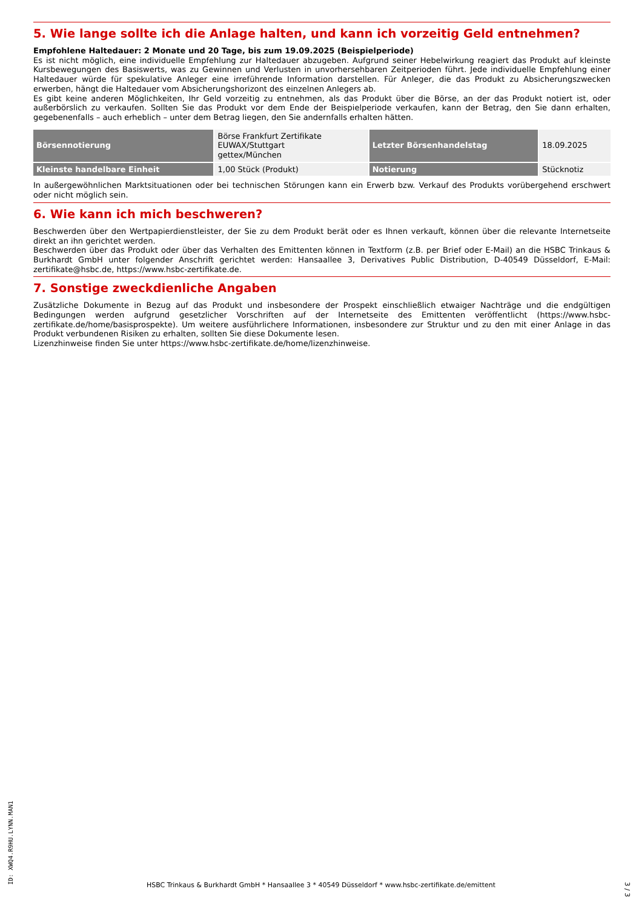5. Wie lange sollte ich die Anlage halten, und kann ich vorzeitig Geld entnehmen?
Empfohlene Haltedauer: 2 Monate und 20 Tage, bis zum 19.09.2025 (Beispielperiode)
Es ist nicht möglich, eine individuelle Empfehlung zur Haltedauer abzugeben. Aufgrund seiner Hebelwirkung reagiert das Produkt auf kleinste Kursbewegungen des Basiswerts, was zu Gewinnen und Verlusten in unvorhersehbaren Zeitperioden führt. Jede individuelle Empfehlung einer Haltedauer würde für spekulative Anleger eine irreführende Information darstellen. Für Anleger, die das Produkt zu Absicherungszwecken erwerben, hängt die Haltedauer vom Absicherungshorizont des einzelnen Anlegers ab.
Es gibt keine anderen Möglichkeiten, Ihr Geld vorzeitig zu entnehmen, als das Produkt über die Börse, an der das Produkt notiert ist, oder außerbörslich zu verkaufen. Sollten Sie das Produkt vor dem Ende der Beispielperiode verkaufen, kann der Betrag, den Sie dann erhalten, gegebenenfalls – auch erheblich – unter dem Betrag liegen, den Sie andernfalls erhalten hätten.
| Börsennotierung | Börse Frankfurt Zertifikate EUWAX/Stuttgart gettex/München | Letzter Börsenhandelstag | 18.09.2025 |
| Kleinste handelbare Einheit | 1,00 Stück (Produkt) | Notierung | Stücknotiz |
In außergewöhnlichen Marktsituationen oder bei technischen Störungen kann ein Erwerb bzw. Verkauf des Produkts vorübergehend erschwert oder nicht möglich sein.
6. Wie kann ich mich beschweren?
Beschwerden über den Wertpapierdienstleister, der Sie zu dem Produkt berät oder es Ihnen verkauft, können über die relevante Internetseite direkt an ihn gerichtet werden.
Beschwerden über das Produkt oder über das Verhalten des Emittenten können in Textform (z.B. per Brief oder E-Mail) an die HSBC Trinkaus & Burkhardt GmbH unter folgender Anschrift gerichtet werden: Hansaallee 3, Derivatives Public Distribution, D-40549 Düsseldorf, E-Mail: zertifikate@hsbc.de, https://www.hsbc-zertifikate.de.
7. Sonstige zweckdienliche Angaben
Zusätzliche Dokumente in Bezug auf das Produkt und insbesondere der Prospekt einschließlich etwaiger Nachträge und die endgültigen Bedingungen werden aufgrund gesetzlicher Vorschriften auf der Internetseite des Emittenten veröffentlicht (https://www.hsbc-zertifikate.de/home/basisprospekte). Um weitere ausführlichere Informationen, insbesondere zur Struktur und zu den mit einer Anlage in das Produkt verbundenen Risiken zu erhalten, sollten Sie diese Dokumente lesen.
Lizenzhinweise finden Sie unter https://www.hsbc-zertifikate.de/home/lizenzhinweise.
ID: XWQ4.R9HU.LYNN.MAN1
HSBC Trinkaus & Burkhardt GmbH * Hansaallee 3 * 40549 Düsseldorf * www.hsbc-zertifikate.de/emittent
3 / 3